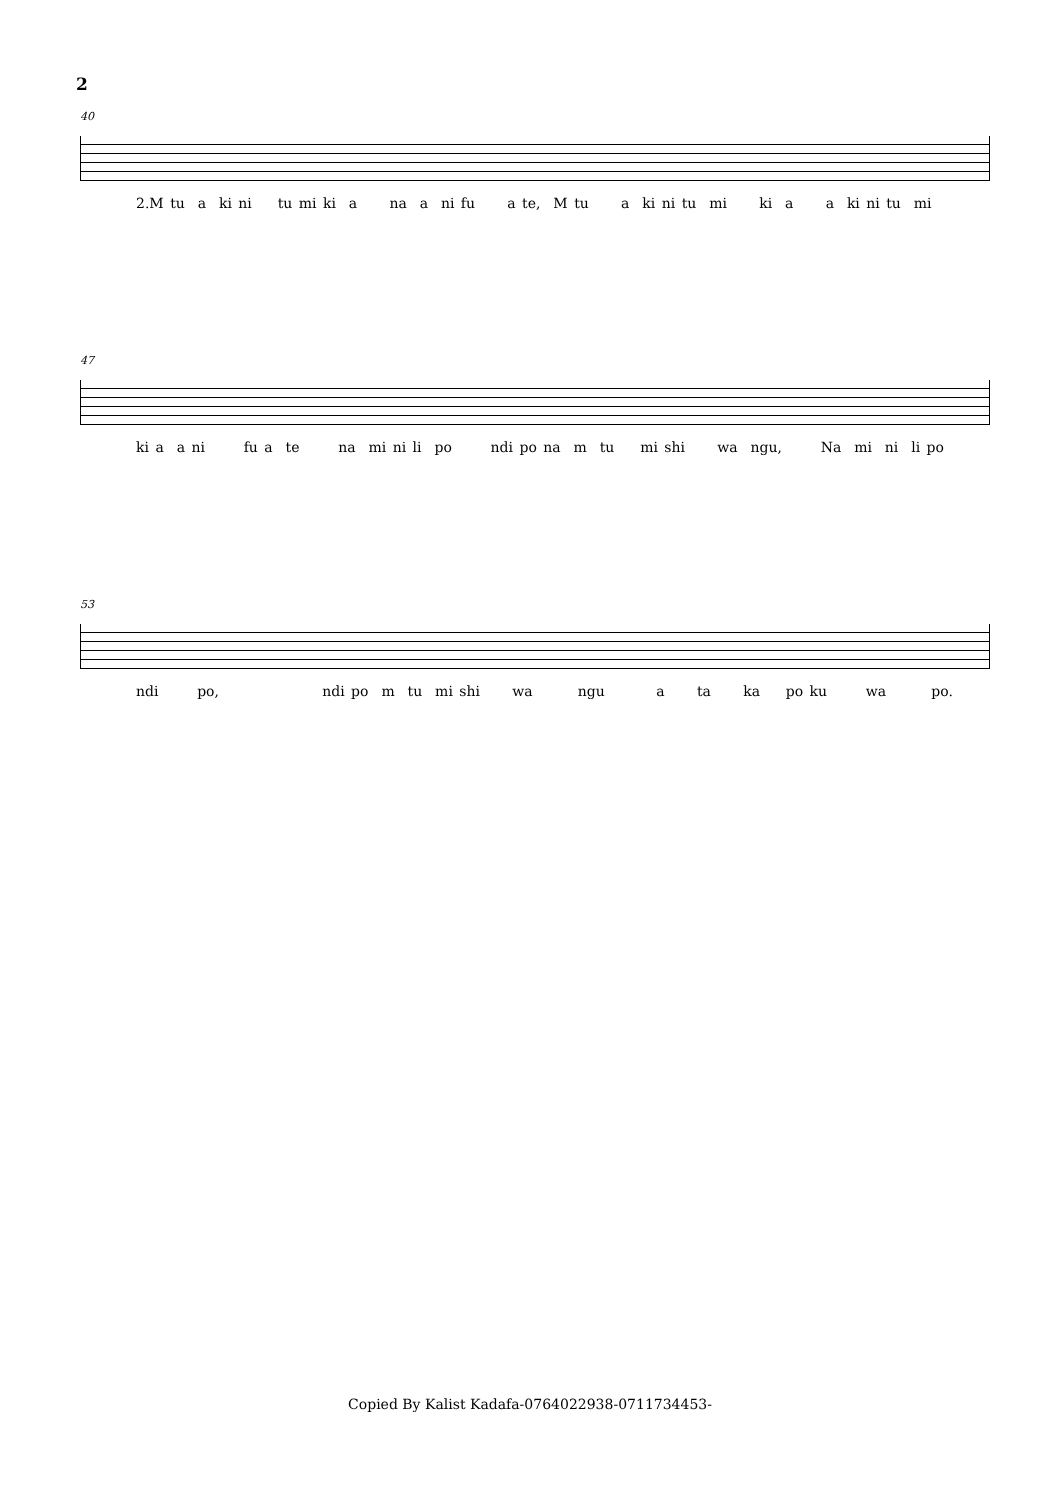2
40
2.M tu a ki ni tu mi ki a na a ni fu a te, M tu a ki ni tu mi ki a a ki ni tu mi
47
ki a a ni fu a te na mi ni li po ndi po na m tu mi shi wa ngu, Na mi ni li po
53
ndi po, ndi po m tu mi shi wa ngu a ta ka po ku wa po.
Copied By Kalist Kadafa-0764022938-0711734453-